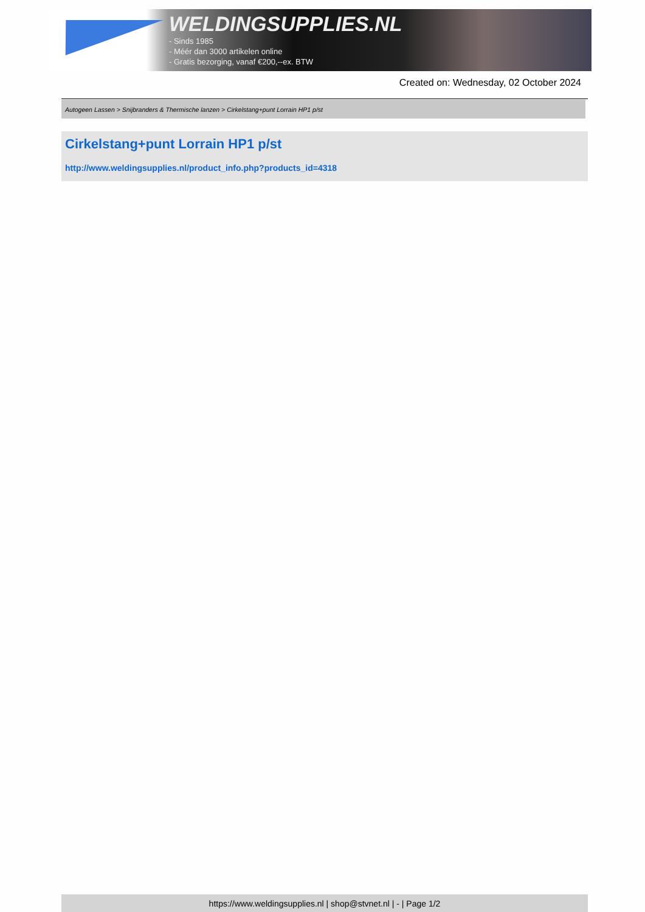WELDINGSUPPLIES.NL
- Sinds 1985
- Méér dan 3000 artikelen online
- Gratis bezorging, vanaf €200,--ex. BTW
Created on: Wednesday, 02 October 2024
Autogeen Lassen > Snijbranders & Thermische lanzen > Cirkelstang+punt Lorrain HP1 p/st
Cirkelstang+punt Lorrain HP1 p/st
http://www.weldingsupplies.nl/product_info.php?products_id=4318
https://www.weldingsupplies.nl | shop@stvnet.nl | - | Page 1/2